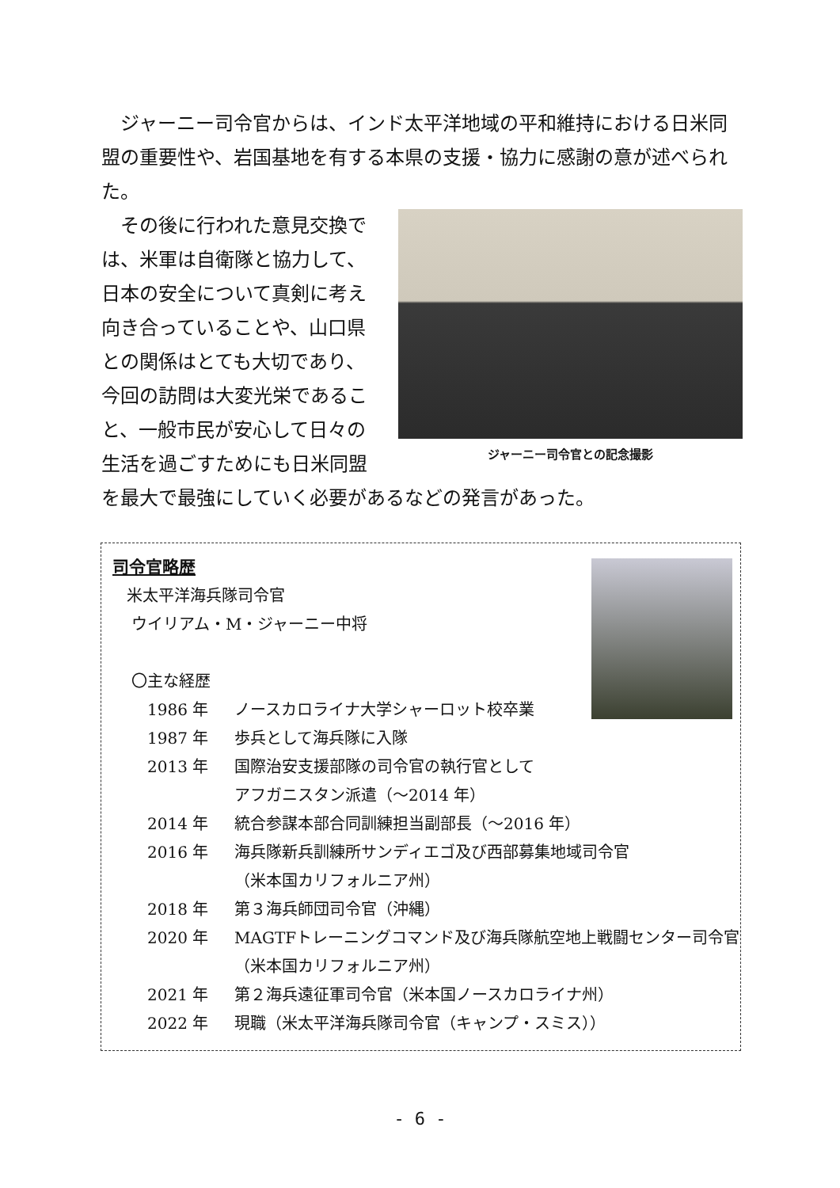ジャーニー司令官からは、インド太平洋地域の平和維持における日米同盟の重要性や、岩国基地を有する本県の支援・協力に感謝の意が述べられた。
ジャーニー司令官との記念撮影
　その後に行われた意見交換では、米軍は自衛隊と協力して、日本の安全について真剣に考え向き合っていることや、山口県との関係はとても大切であり、今回の訪問は大変光栄であること、一般市民が安心して日々の生活を過ごすためにも日米同盟を最大で最強にしていく必要があるなどの発言があった。
司令官略歴
米太平洋海兵隊司令官
ウイリアム・M・ジャーニー中将
〇主な経歴
| 1986 年 | ノースカロライナ大学シャーロット校卒業 |
| 1987 年 | 歩兵として海兵隊に入隊 |
| 2013 年 | 国際治安支援部隊の司令官の執行官として アフガニスタン派遣（～2014 年） |
| 2014 年 | 統合参謀本部合同訓練担当副部長（～2016 年） |
| 2016 年 | 海兵隊新兵訓練所サンディエゴ及び西部募集地域司令官 （米本国カリフォルニア州） |
| 2018 年 | 第３海兵師団司令官（沖縄） |
| 2020 年 | MAGTFトレーニングコマンド及び海兵隊航空地上戦闘センター司令官 （米本国カリフォルニア州） |
| 2021 年 | 第２海兵遠征軍司令官（米本国ノースカロライナ州） |
| 2022 年 | 現職（米太平洋海兵隊司令官（キャンプ・スミス）） |
- 6 -